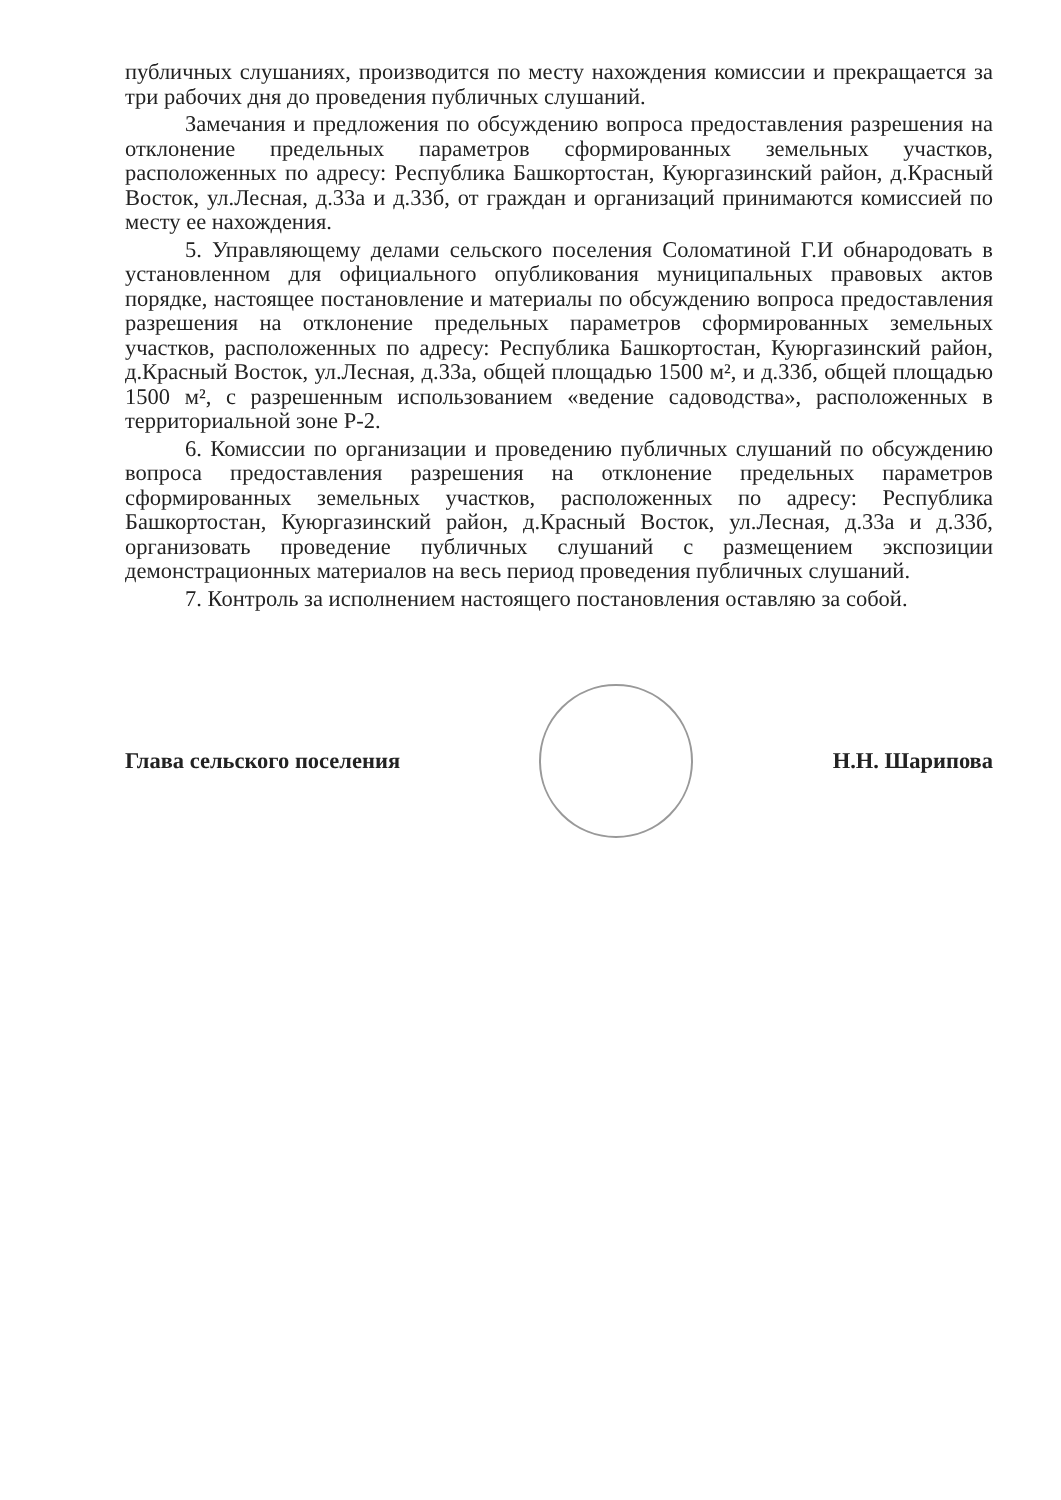публичных слушаниях, производится по месту нахождения комиссии и прекращается за три рабочих дня до проведения публичных слушаний.
Замечания и предложения по обсуждению вопроса предоставления разрешения на отклонение предельных параметров сформированных земельных участков, расположенных по адресу: Республика Башкортостан, Куюргазинский район, д.Красный Восток, ул.Лесная, д.33а и д.33б, от граждан и организаций принимаются комиссией по месту ее нахождения.
5. Управляющему делами сельского поселения Соломатиной Г.И обнародовать в установленном для официального опубликования муниципальных правовых актов порядке, настоящее постановление и материалы по обсуждению вопроса предоставления разрешения на отклонение предельных параметров сформированных земельных участков, расположенных по адресу: Республика Башкортостан, Куюргазинский район, д.Красный Восток, ул.Лесная, д.33а, общей площадью 1500 м², и д.33б, общей площадью 1500 м², с разрешенным использованием «ведение садоводства», расположенных в территориальной зоне Р-2.
6. Комиссии по организации и проведению публичных слушаний по обсуждению вопроса предоставления разрешения на отклонение предельных параметров сформированных земельных участков, расположенных по адресу: Республика Башкортостан, Куюргазинский район, д.Красный Восток, ул.Лесная, д.33а и д.33б, организовать проведение публичных слушаний с размещением экспозиции демонстрационных материалов на весь период проведения публичных слушаний.
7. Контроль за исполнением настоящего постановления оставляю за собой.
Глава сельского поселения Н.Н. Шарипова